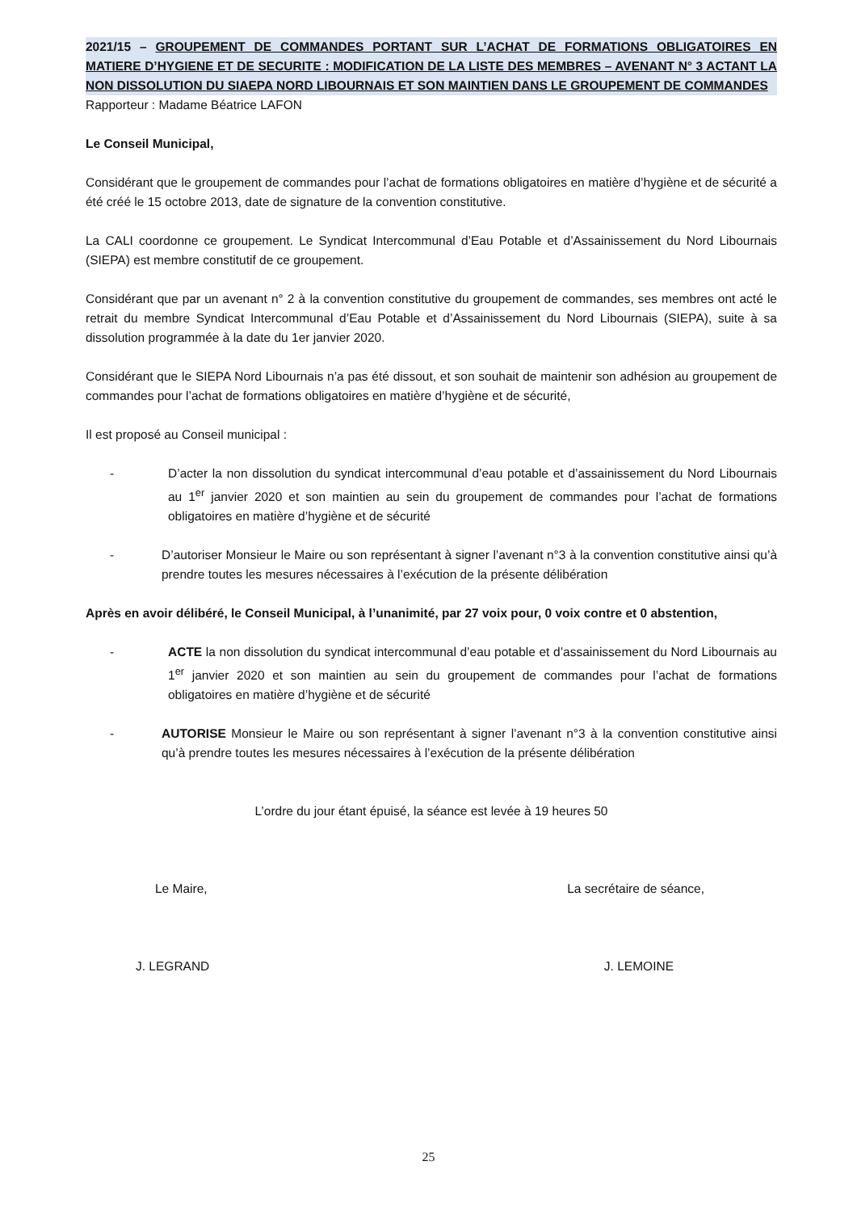2021/15 – GROUPEMENT DE COMMANDES PORTANT SUR L’ACHAT DE FORMATIONS OBLIGATOIRES EN MATIERE D’HYGIENE ET DE SECURITE : MODIFICATION DE LA LISTE DES MEMBRES – AVENANT N° 3 ACTANT LA NON DISSOLUTION DU SIAEPA NORD LIBOURNAIS ET SON MAINTIEN DANS LE GROUPEMENT DE COMMANDES
Rapporteur : Madame Béatrice LAFON
Le Conseil Municipal,
Considérant que le groupement de commandes pour l’achat de formations obligatoires en matière d’hygiène et de sécurité a été créé le 15 octobre 2013, date de signature de la convention constitutive.
La CALI coordonne ce groupement. Le Syndicat Intercommunal d’Eau Potable et d’Assainissement du Nord Libournais (SIEPA) est membre constitutif de ce groupement.
Considérant que par un avenant n° 2 à la convention constitutive du groupement de commandes, ses membres ont acté le retrait du membre Syndicat Intercommunal d’Eau Potable et d’Assainissement du Nord Libournais (SIEPA), suite à sa dissolution programmée à la date du 1er janvier 2020.
Considérant que le SIEPA Nord Libournais n’a pas été dissout, et son souhait de maintenir son adhésion au groupement de commandes pour l’achat de formations obligatoires en matière d’hygiène et de sécurité,
Il est proposé au Conseil municipal :
- D’acter la non dissolution du syndicat intercommunal d’eau potable et d’assainissement du Nord Libournais au 1<sup>er</sup> janvier 2020 et son maintien au sein du groupement de commandes pour l’achat de formations obligatoires en matière d’hygiène et de sécurité
- D’autoriser Monsieur le Maire ou son représentant à signer l’avenant n°3 à la convention constitutive ainsi qu’à prendre toutes les mesures nécessaires à l’exécution de la présente délibération
Après en avoir délibéré, le Conseil Municipal, à l’unanimité, par 27 voix pour, 0 voix contre et 0 abstention,
- ACTE la non dissolution du syndicat intercommunal d’eau potable et d’assainissement du Nord Libournais au 1<sup>er</sup> janvier 2020 et son maintien au sein du groupement de commandes pour l’achat de formations obligatoires en matière d’hygiène et de sécurité
- AUTORISE Monsieur le Maire ou son représentant à signer l’avenant n°3 à la convention constitutive ainsi qu’à prendre toutes les mesures nécessaires à l’exécution de la présente délibération
L’ordre du jour étant épuisé, la séance est levée à 19 heures 50
Le Maire, La secrétaire de séance,
J. LEGRAND J. LEMOINE
25